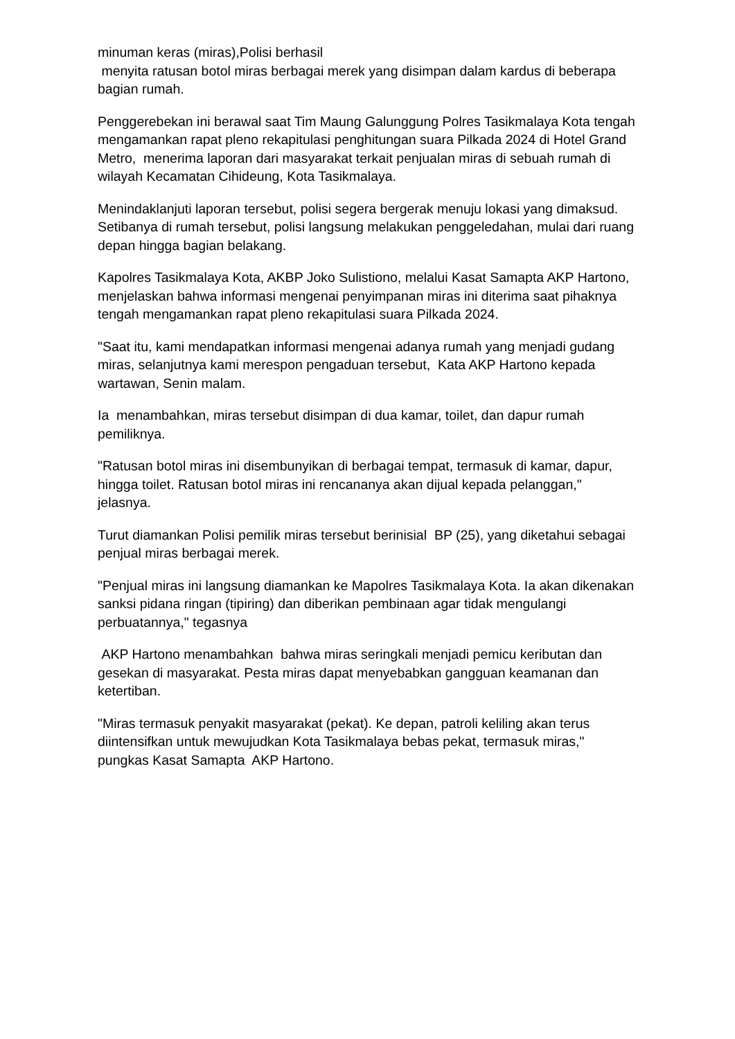minuman keras (miras),Polisi berhasil menyita ratusan botol miras berbagai merek yang disimpan dalam kardus di beberapa bagian rumah.
Penggerebekan ini berawal saat Tim Maung Galunggung Polres Tasikmalaya Kota tengah mengamankan rapat pleno rekapitulasi penghitungan suara Pilkada 2024 di Hotel Grand Metro, menerima laporan dari masyarakat terkait penjualan miras di sebuah rumah di wilayah Kecamatan Cihideung, Kota Tasikmalaya.
Menindaklanjuti laporan tersebut, polisi segera bergerak menuju lokasi yang dimaksud. Setibanya di rumah tersebut, polisi langsung melakukan penggeledahan, mulai dari ruang depan hingga bagian belakang.
Kapolres Tasikmalaya Kota, AKBP Joko Sulistiono, melalui Kasat Samapta AKP Hartono, menjelaskan bahwa informasi mengenai penyimpanan miras ini diterima saat pihaknya tengah mengamankan rapat pleno rekapitulasi suara Pilkada 2024.
"Saat itu, kami mendapatkan informasi mengenai adanya rumah yang menjadi gudang miras, selanjutnya kami merespon pengaduan tersebut, Kata AKP Hartono kepada wartawan, Senin malam.
Ia menambahkan, miras tersebut disimpan di dua kamar, toilet, dan dapur rumah pemiliknya.
"Ratusan botol miras ini disembunyikan di berbagai tempat, termasuk di kamar, dapur, hingga toilet. Ratusan botol miras ini rencananya akan dijual kepada pelanggan," jelasnya.
Turut diamankan Polisi pemilik miras tersebut berinisial BP (25), yang diketahui sebagai penjual miras berbagai merek.
"Penjual miras ini langsung diamankan ke Mapolres Tasikmalaya Kota. Ia akan dikenakan sanksi pidana ringan (tipiring) dan diberikan pembinaan agar tidak mengulangi perbuatannya," tegasnya
AKP Hartono menambahkan bahwa miras seringkali menjadi pemicu keributan dan gesekan di masyarakat. Pesta miras dapat menyebabkan gangguan keamanan dan ketertiban.
"Miras termasuk penyakit masyarakat (pekat). Ke depan, patroli keliling akan terus diintensifkan untuk mewujudkan Kota Tasikmalaya bebas pekat, termasuk miras," pungkas Kasat Samapta AKP Hartono.